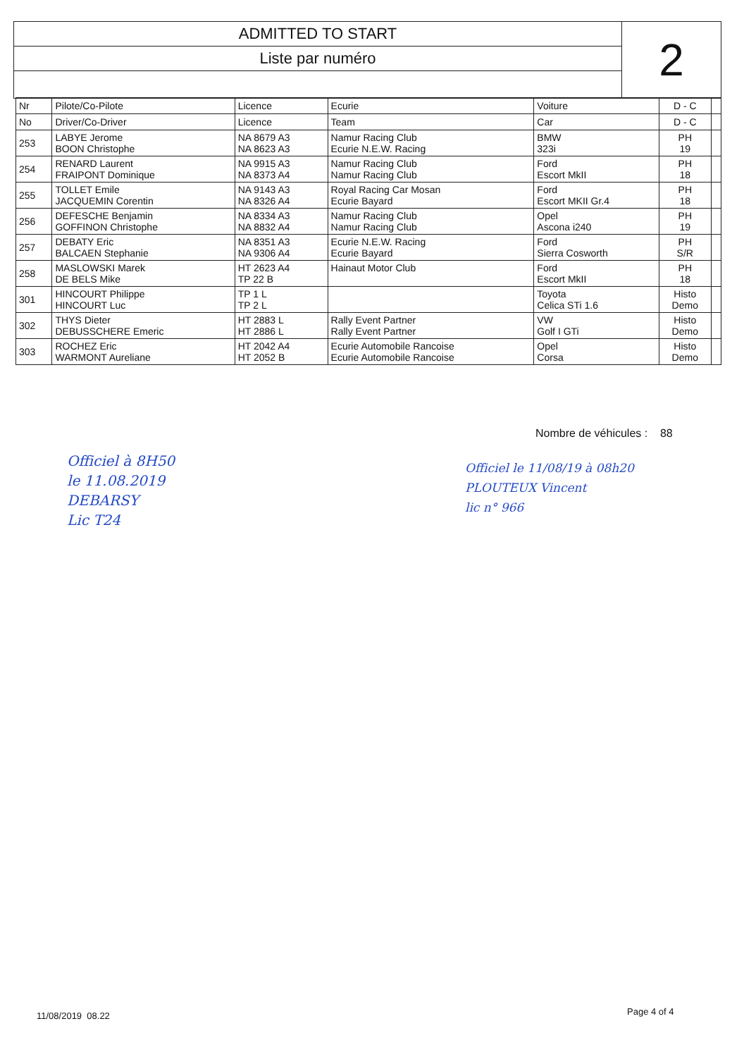ADMITTED TO START
Liste par numéro
2
| Nr | Pilote/Co-Pilote | Licence | Ecurie | Voiture | D - C | |
| --- | --- | --- | --- | --- | --- | --- |
| No | Driver/Co-Driver | Licence | Team | Car | D - C | |
| 253 | LABYE Jerome BOON Christophe | NA 8679 A3 NA 8623 A3 | Namur Racing Club Ecurie N.E.W. Racing | BMW 323i | PH 19 | |
| 254 | RENARD Laurent FRAIPONT Dominique | NA 9915 A3 NA 8373 A4 | Namur Racing Club Namur Racing Club | Ford Escort MkII | PH 18 | |
| 255 | TOLLET Emile JACQUEMIN Corentin | NA 9143 A3 NA 8326 A4 | Royal Racing Car Mosan Ecurie Bayard | Ford Escort MKII Gr.4 | PH 18 | |
| 256 | DEFESCHE Benjamin GOFFINON Christophe | NA 8334 A3 NA 8832 A4 | Namur Racing Club Namur Racing Club | Opel Ascona i240 | PH 19 | |
| 257 | DEBATY Eric BALCAEN Stephanie | NA 8351 A3 NA 9306 A4 | Ecurie N.E.W. Racing Ecurie Bayard | Ford Sierra Cosworth | PH S/R | |
| 258 | MASLOWSKI Marek DE BELS Mike | HT 2623 A4 TP 22 B | Hainaut Motor Club | Ford Escort MkII | PH 18 | |
| 301 | HINCOURT Philippe HINCOURT Luc | TP 1 L TP 2 L | | Toyota Celica STi 1.6 | Histo Demo | |
| 302 | THYS Dieter DEBUSSCHERE Emeric | HT 2883 L HT 2886 L | Rally Event Partner Rally Event Partner | VW Golf I GTi | Histo Demo | |
| 303 | ROCHEZ Eric WARMONT Aureliane | HT 2042 A4 HT 2052 B | Ecurie Automobile Rancoise Ecurie Automobile Rancoise | Opel Corsa | Histo Demo | |
Nombre de véhicules : 88
Officiel à 8H50
le 11.08.2019
DEBARSY
Lic T24
Officiel le 11/08/19 à 08h20
PLOUTEUX Vincent
lic n° 966
11/08/2019 08.22 Page 4 of 4